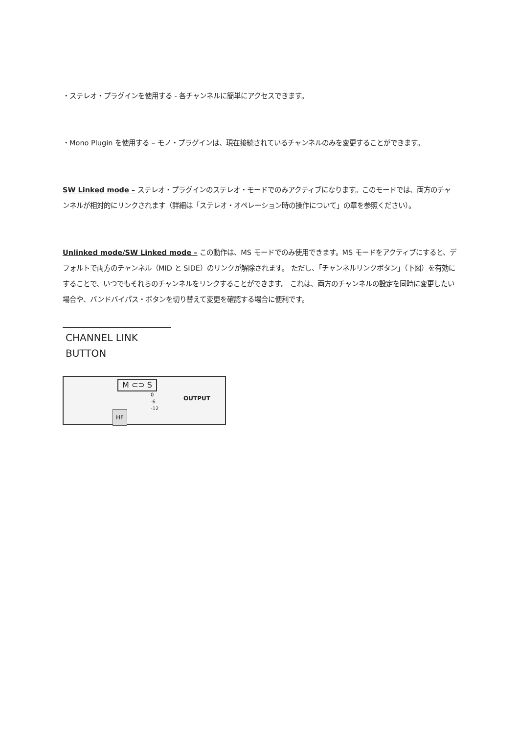・ステレオ・プラグインを使用する - 各チャンネルに簡単にアクセスできます。
・Mono Plugin を使用する – モノ・プラグインは、現在接続されているチャンネルのみを変更することができます。
SW Linked mode – ステレオ・プラグインのステレオ・モードでのみアクティブになります。このモードでは、両方のチャンネルが相対的にリンクされます（詳細は「ステレオ・オペレーション時の操作について」の章を参照ください）。
Unlinked mode/SW Linked mode – この動作は、MS モードでのみ使用できます。MS モードをアクティブにすると、デフォルトで両方のチャンネル（MID と SIDE）のリンクが解除されます。 ただし、「チャンネルリンクボタン」（下図）を有効にすることで、いつでもそれらのチャンネルをリンクすることができます。 これは、両方のチャンネルの設定を同時に変更したい場合や、バンドバイパス・ボタンを切り替えて変更を確認する場合に便利です。
CHANNEL LINK BUTTON
M ⊂⊃ S
OUTPUT
HF
0
-6
-12